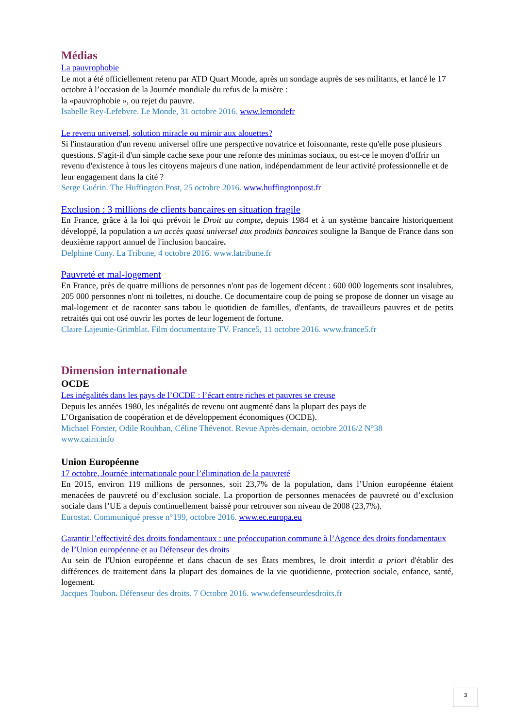Médias
La pauvrophobie
Le mot a été officiellement retenu par ATD Quart Monde, après un sondage auprès de ses militants, et lancé le 17 octobre à l’occasion de la Journée mondiale du refus de la misère :
la «pauvrophobie », ou rejet du pauvre.
Isabelle Rey-Lefebvre. Le Monde, 31 octobre 2016. www.lemondefr
Le revenu universel, solution miracle ou miroir aux alouettes?
Si l'instauration d'un revenu universel offre une perspective novatrice et foisonnante, reste qu'elle pose plusieurs questions. S'agit-il d'un simple cache sexe pour une refonte des minimas sociaux, ou est-ce le moyen d'offrir un revenu d'existence à tous les citoyens majeurs d'une nation, indépendamment de leur activité professionnelle et de leur engagement dans la cité ?
Serge Guérin. The Huffington Post, 25 octobre 2016. www.huffingtonpost.fr
Exclusion : 3 millions de clients bancaires en situation fragile
En France, grâce à la loi qui prévoit le Droit au compte, depuis 1984 et à un système bancaire historiquement développé, la population a un accès quasi universel aux produits bancaires souligne la Banque de France dans son deuxième rapport annuel de l'inclusion bancaire.
Delphine Cuny. La Tribune, 4 octobre 2016. www.latribune.fr
Pauvreté et mal-logement
En France, près de quatre millions de personnes n'ont pas de logement décent : 600 000 logements sont insalubres, 205 000 personnes n'ont ni toilettes, ni douche. Ce documentaire coup de poing se propose de donner un visage au mal-logement et de raconter sans tabou le quotidien de familles, d'enfants, de travailleurs pauvres et de petits retraités qui ont osé ouvrir les portes de leur logement de fortune.
Claire Lajeunie-Grimblat. Film documentaire TV. France5, 11 octobre 2016. www.france5.fr
Dimension internationale
OCDE
Les inégalités dans les pays de l’OCDE : l’écart entre riches et pauvres se creuse
Depuis les années 1980, les inégalités de revenu ont augmenté dans la plupart des pays de
L’Organisation de coopération et de développement économiques (OCDE).
Michael Förster, Odile Rouhban, Céline Thévenot. Revue Après-demain, octobre 2016/2 N°38
www.cairn.info
Union Européenne
17 octobre, Journée internationale pour l’élimination de la pauvreté
En 2015, environ 119 millions de personnes, soit 23,7% de la population, dans l’Union européenne étaient menacées de pauvreté ou d’exclusion sociale. La proportion de personnes menacées de pauvreté ou d’exclusion sociale dans l’UE a depuis continuellement baissé pour retrouver son niveau de 2008 (23,7%).
Eurostat. Communiqué presse n°199, octobre 2016. www.ec.europa.eu
Garantir l’effectivité des droits fondamentaux : une préoccupation commune à l’Agence des droits fondamentaux de l’Union européenne et au Défenseur des droits
Au sein de l'Union européenne et dans chacun de ses États membres, le droit interdit a priori d'établir des différences de traitement dans la plupart des domaines de la vie quotidienne, protection sociale, enfance, santé, logement.
Jacques Toubon. Défenseur des droits. 7 Octobre 2016. www.defenseurdesdroits.fr
3